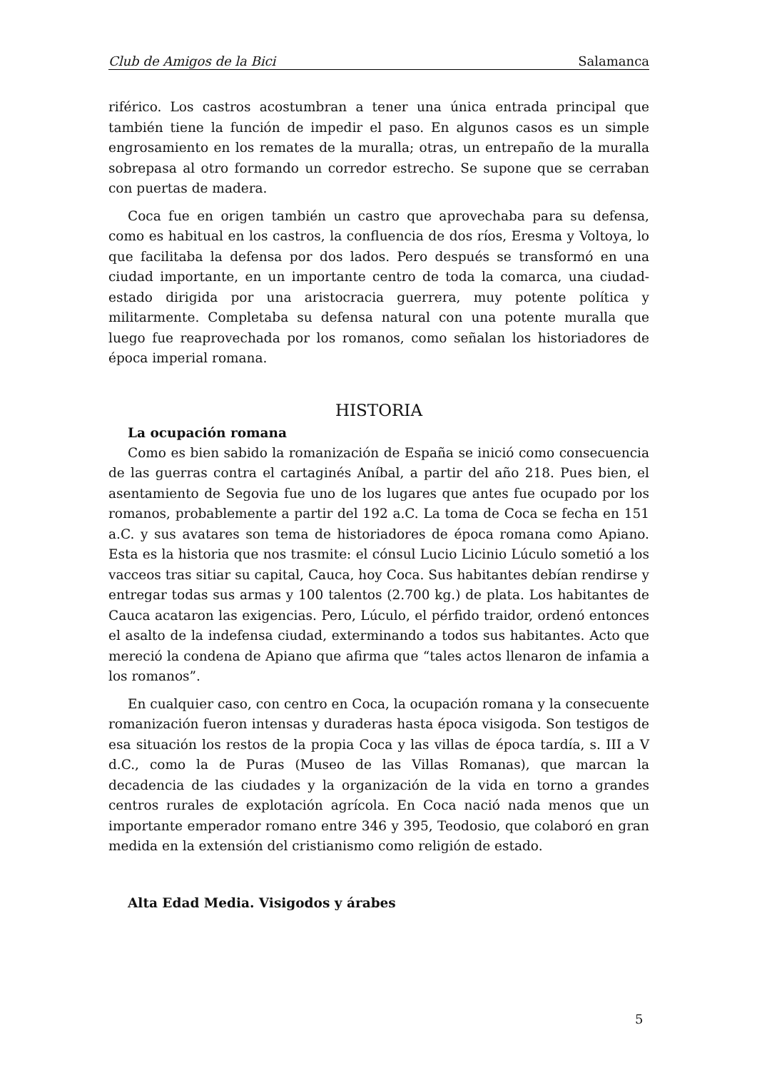Club de Amigos de la Bici Salamanca
riférico. Los castros acostumbran a tener una única entrada principal que también tiene la función de impedir el paso. En algunos casos es un simple engrosamiento en los remates de la muralla; otras, un entrepaño de la muralla sobrepasa al otro formando un corredor estrecho. Se supone que se cerraban con puertas de madera.
Coca fue en origen también un castro que aprovechaba para su defensa, como es habitual en los castros, la confluencia de dos ríos, Eresma y Voltoya, lo que facilitaba la defensa por dos lados. Pero después se transformó en una ciudad importante, en un importante centro de toda la comarca, una ciudad-estado dirigida por una aristocracia guerrera, muy potente política y militarmente. Completaba su defensa natural con una potente muralla que luego fue reaprovechada por los romanos, como señalan los historiadores de época imperial romana.
HISTORIA
La ocupación romana
Como es bien sabido la romanización de España se inició como consecuencia de las guerras contra el cartaginés Aníbal, a partir del año 218. Pues bien, el asentamiento de Segovia fue uno de los lugares que antes fue ocupado por los romanos, probablemente a partir del 192 a.C. La toma de Coca se fecha en 151 a.C. y sus avatares son tema de historiadores de época romana como Apiano. Esta es la historia que nos trasmite: el cónsul Lucio Licinio Lúculo sometió a los vacceos tras sitiar su capital, Cauca, hoy Coca. Sus habitantes debían rendirse y entregar todas sus armas y 100 talentos (2.700 kg.) de plata. Los habitantes de Cauca acataron las exigencias. Pero, Lúculo, el pérfido traidor, ordenó entonces el asalto de la indefensa ciudad, exterminando a todos sus habitantes. Acto que mereció la condena de Apiano que afirma que “tales actos llenaron de infamia a los romanos”.
En cualquier caso, con centro en Coca, la ocupación romana y la consecuente romanización fueron intensas y duraderas hasta época visigoda. Son testigos de esa situación los restos de la propia Coca y las villas de época tardía, s. III a V d.C., como la de Puras (Museo de las Villas Romanas), que marcan la decadencia de las ciudades y la organización de la vida en torno a grandes centros rurales de explotación agrícola. En Coca nació nada menos que un importante emperador romano entre 346 y 395, Teodosio, que colaboró en gran medida en la extensión del cristianismo como religión de estado.
Alta Edad Media. Visigodos y árabes
5